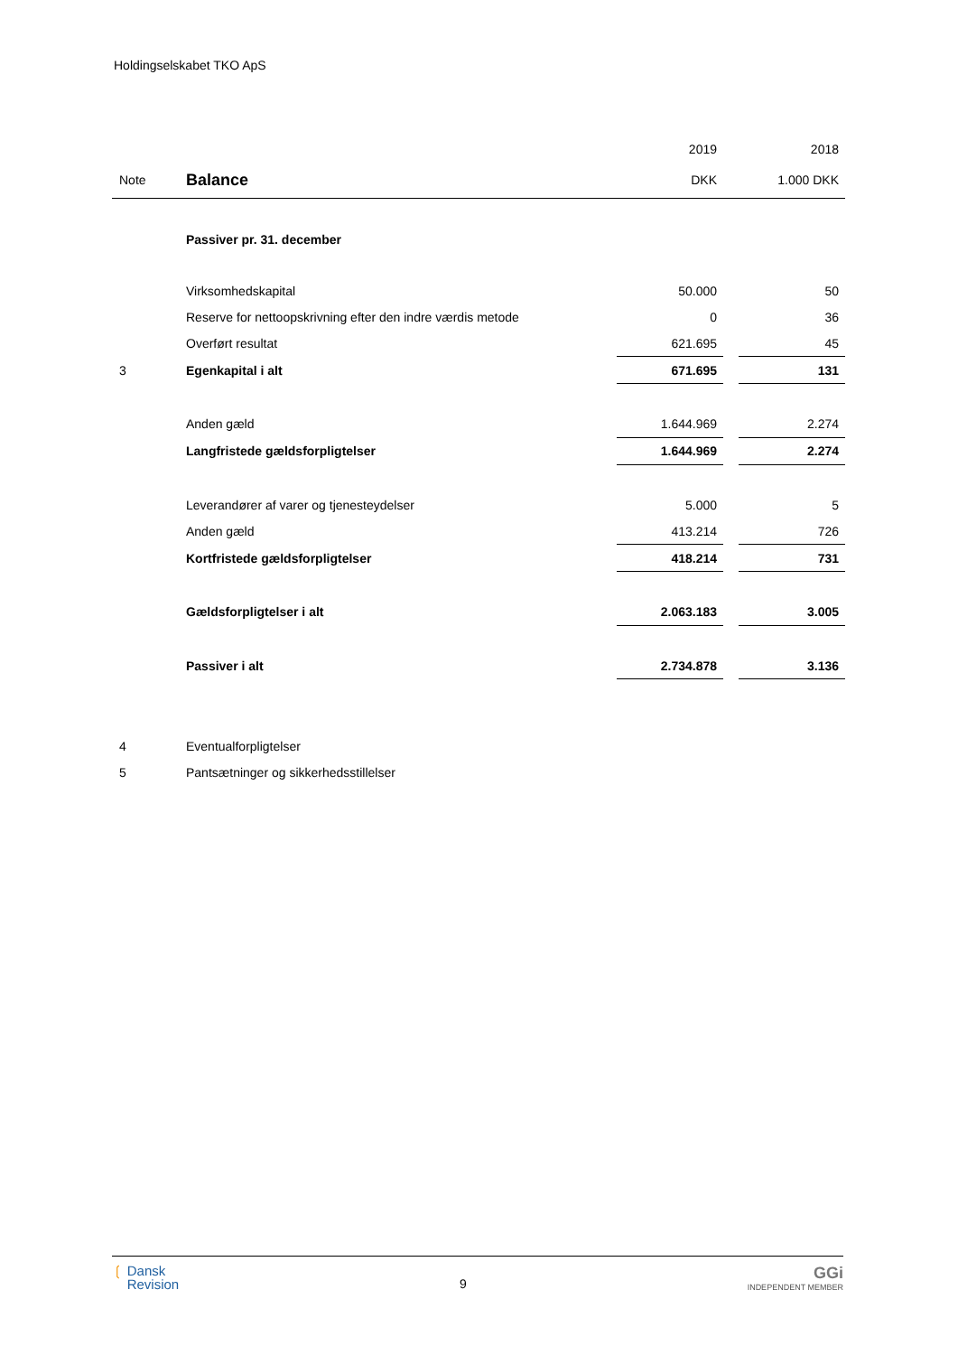Holdingselskabet TKO ApS
| | | 2019 | | 2018 |
| Note | Balance | DKK | | 1.000 DKK |
| | Passiver pr. 31. december | | | |
| | Virksomhedskapital | 50.000 | | 50 |
| | Reserve for nettoopskrivning efter den indre værdis metode | 0 | | 36 |
| | Overført resultat | 621.695 | | 45 |
| 3 | Egenkapital i alt | 671.695 | | 131 |
| | Anden gæld | 1.644.969 | | 2.274 |
| | Langfristede gældsforpligtelser | 1.644.969 | | 2.274 |
| | Leverandører af varer og tjenesteydelser | 5.000 | | 5 |
| | Anden gæld | 413.214 | | 726 |
| | Kortfristede gældsforpligtelser | 418.214 | | 731 |
| | Gældsforpligtelser i alt | 2.063.183 | | 3.005 |
| | Passiver i alt | 2.734.878 | | 3.136 |
| 4 | Eventualforpligtelser | | | |
| 5 | Pantsætninger og sikkerhedsstillelser | | | |
❲ Dansk
Revision
9
GGi
INDEPENDENT MEMBER